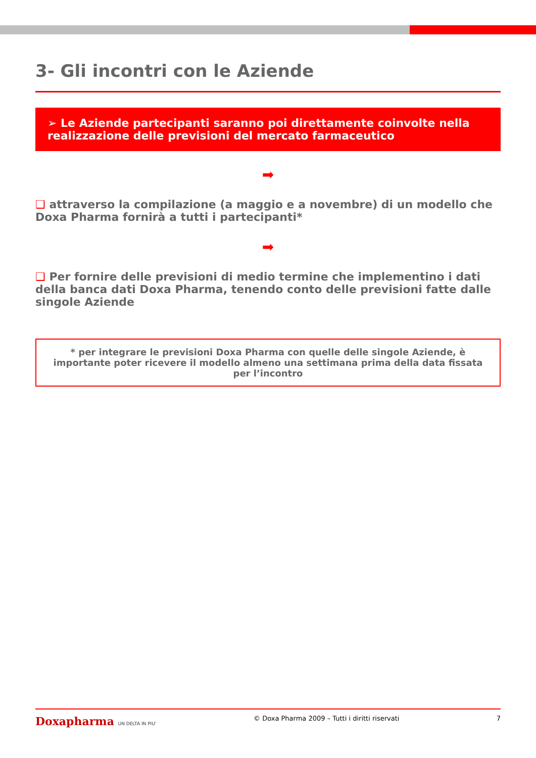3- Gli incontri con le Aziende
➢ Le Aziende partecipanti saranno poi direttamente coinvolte nella realizzazione delle previsioni del mercato farmaceutico
➡
❑ attraverso la compilazione (a maggio e a novembre) di un modello che Doxa Pharma fornirà a tutti i partecipanti*
➡
❑ Per fornire delle previsioni di medio termine che implementino i dati della banca dati Doxa Pharma, tenendo conto delle previsioni fatte dalle singole Aziende
* per integrare le previsioni Doxa Pharma con quelle delle singole Aziende, è importante poter ricevere il modello almeno una settimana prima della data fissata per l’incontro
Doxapharma UN DELTA IN PIU’
© Doxa Pharma 2009 – Tutti i diritti riservati
7